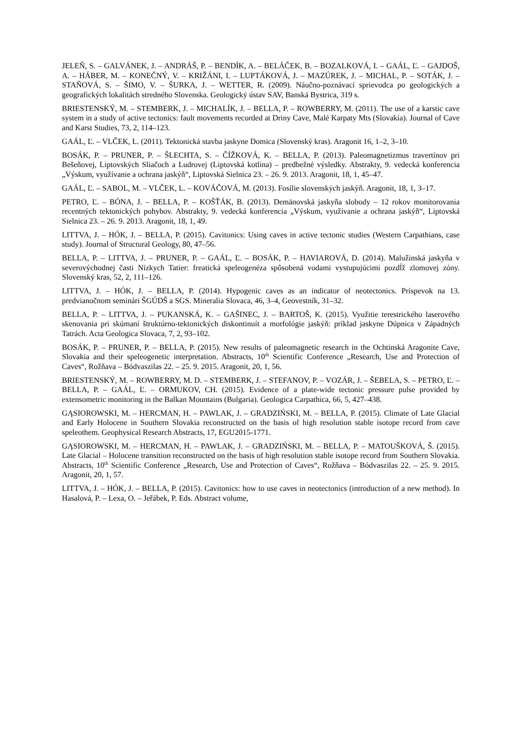JELEŇ, S. – GALVÁNEK, J. – ANDRÁŠ, P. – BENDÍK, A. – BELÁČEK, B. – BOZALKOVÁ, I. – GAÁL, Ľ. – GAJDOŠ, A. – HÁBER, M. – KONEČNÝ, V. – KRIŽÁNI, I. – LUPTÁKOVÁ, J. – MAZÚREK, J. – MICHAL, P. – SOTÁK, J. – STAŇOVÁ, S. – ŠIMO, V. – ŠURKA, J. – WETTER, R. (2009). Náučno-poznávací sprievodca po geologických a geografických lokalitách stredného Slovenska. Geologický ústav SAV, Banská Bystrica, 319 s.
BRIESTENSKÝ, M. – STEMBERK, J. – MICHALÍK, J. – BELLA, P. – ROWBERRY, M. (2011). The use of a karstic cave system in a study of active tectonics: fault movements recorded at Driny Cave, Malé Karpaty Mts (Slovakia). Journal of Cave and Karst Studies, 73, 2, 114–123.
GAÁL, Ľ. – VLČEK, L. (2011). Tektonická stavba jaskyne Domica (Slovenský kras). Aragonit 16, 1–2, 3–10.
BOSÁK, P. – PRUNER, P. – ŠLECHTA, S. – ČÍŽKOVÁ, K. – BELLA, P. (2013). Paleomagnetizmus travertínov pri Bešeňovej, Liptovských Sliačoch a Ludrovej (Liptovská kotlina) – predbežné výsledky. Abstrakty, 9. vedecká konferencia „Výskum, využívanie a ochrana jaskýň“, Liptovská Sielnica 23. – 26. 9. 2013. Aragonit, 18, 1, 45–47.
GAÁL, Ľ. – SABOL, M. – VLČEK, L. – KOVÁČOVÁ, M. (2013). Fosílie slovenských jaskýň. Aragonit, 18, 1, 3–17.
PETRO, Ľ. – BÓNA, J. – BELLA, P. – KOŠŤÁK, B. (2013). Demänovská jaskyňa slobody – 12 rokov monitorovania recentných tektonických pohybov. Abstrakty, 9. vedecká konferencia „Výskum, využívanie a ochrana jaskýň“, Liptovská Sielnica 23. – 26. 9. 2013. Aragonit, 18, 1, 49.
LITTVA, J. – HÓK, J. – BELLA, P. (2015). Cavitonics: Using caves in active tectonic studies (Western Carpathians, case study). Journal of Structural Geology, 80, 47–56.
BELLA, P. – LITTVA, J. – PRUNER, P. – GAÁL, Ľ. – BOSÁK, P. – HAVIAROVÁ, D. (2014). Malužinská jaskyňa v severovýchodnej časti Nízkych Tatier: freatická speleogenéza spôsobená vodami vystupujúcimi pozdĺž zlomovej zóny. Slovenský kras, 52, 2, 111–126.
LITTVA, J. – HÓK, J. – BELLA, P. (2014). Hypogenic caves as an indicator of neotectonics. Príspevok na 13. predvianočnom seminári ŠGÚDŠ a SGS. Mineralia Slovaca, 46, 3–4, Geovestník, 31–32.
BELLA, P. – LITTVA, J. – PUKANSKÁ, K. – GAŠINEC, J. – BARTOŠ, K. (2015). Využitie terestrického laserového skenovania pri skúmaní štruktúrno-tektonických diskontinuít a morfológie jaskýň: príklad jaskyne Dúpnica v Západných Tatrách. Acta Geologica Slovaca, 7, 2, 93–102.
BOSÁK, P. – PRUNER, P. – BELLA, P. (2015). New results of paleomagnetic research in the Ochtinská Aragonite Cave, Slovakia and their speleogenetic interpretation. Abstracts, 10<sup>th</sup> Scientific Conference „Research, Use and Protection of Caves“, Rožňava – Bódvaszilas 22. – 25. 9. 2015. Aragonit, 20, 1, 56.
BRIESTENSKÝ, M. – ROWBERRY, M. D. – STEMBERK, J. – STEFANOV, P. – VOZÁR, J. – ŠEBELA, S. – PETRO, Ľ. – BELLA, P. – GAÁL, Ľ. – ORMUKOV, CH. (2015). Evidence of a plate-wide tectonic pressure pulse provided by extensometric monitoring in the Balkan Mountains (Bulgaria). Geologica Carpathica, 66, 5, 427–438.
GĄSIOROWSKI, M. – HERCMAN, H. – PAWLAK, J. – GRADZIŃSKI, M. – BELLA, P. (2015). Climate of Late Glacial and Early Holocene in Southern Slovakia reconstructed on the basis of high resolution stable isotope record from cave speleothem. Geophysical Research Abstracts, 17, EGU2015-1771.
GĄSIOROWSKI, M. – HERCMAN, H. – PAWLAK, J. – GRADZIŃSKI, M. – BELLA, P. – MATOUŠKOVÁ, Š. (2015). Late Glacial – Holocene transition reconstructed on the basis of high resolution stable isotope record from Southern Slovakia. Abstracts, 10<sup>th</sup> Scientific Conference „Research, Use and Protection of Caves“, Rožňava – Bódvaszilas 22. – 25. 9. 2015. Aragonit, 20, 1, 57.
LITTVA, J. – HÓK, J. – BELLA, P. (2015). Cavitonics: how to use caves in neotectonics (introduction of a new method). In Hasalová, P. – Lexa, O. – Jeřábek, P. Eds. Abstract volume,